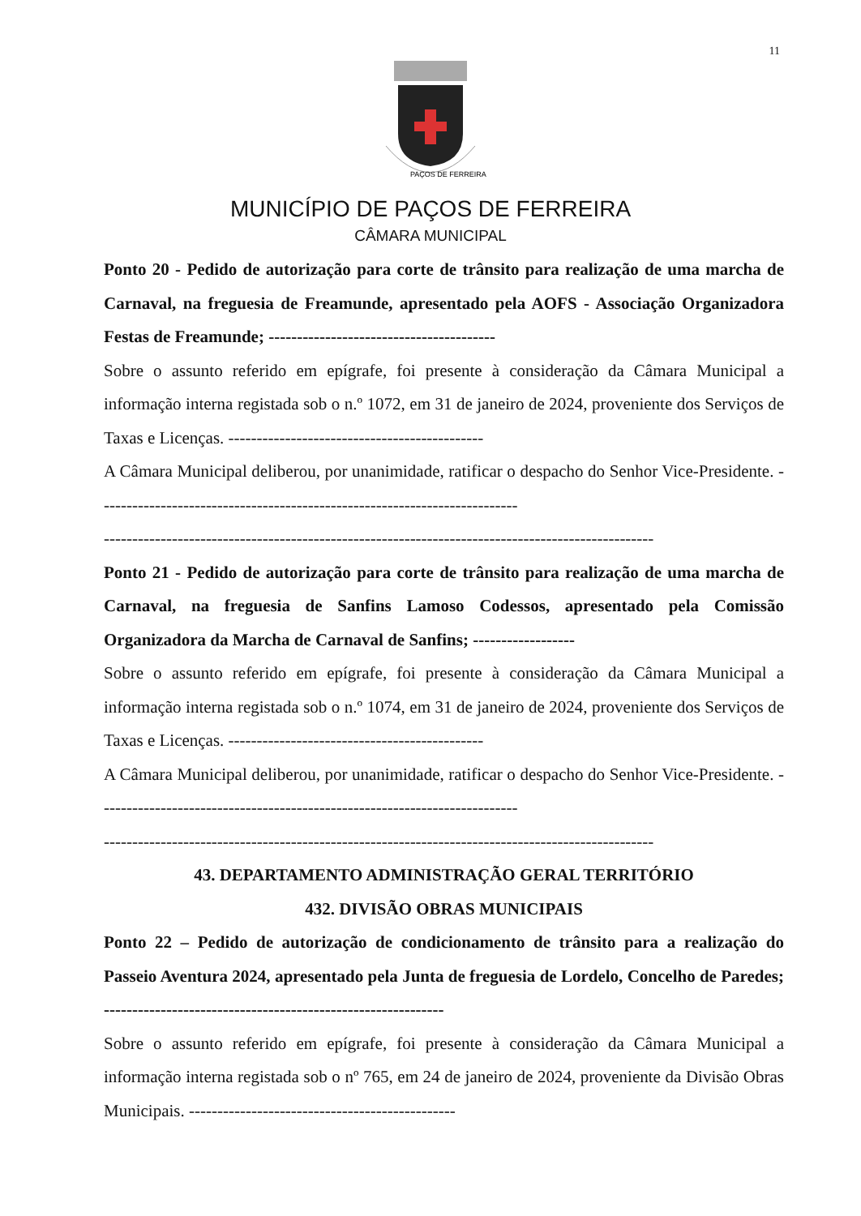11
PAÇOS DE FERREIRA
MUNICÍPIO DE PAÇOS DE FERREIRA
CÂMARA MUNICIPAL
Ponto 20 - Pedido de autorização para corte de trânsito para realização de uma marcha de Carnaval, na freguesia de Freamunde, apresentado pela AOFS - Associação Organizadora Festas de Freamunde; ----------------------------------------
Sobre o assunto referido em epígrafe, foi presente à consideração da Câmara Municipal a informação interna registada sob o n.º 1072, em 31 de janeiro de 2024, proveniente dos Serviços de Taxas e Licenças. ---------------------------------------------
A Câmara Municipal deliberou, por unanimidade, ratificar o despacho do Senhor Vice-Presidente. --------------------------------------------------------------------------
-------------------------------------------------------------------------------------------------
Ponto 21 - Pedido de autorização para corte de trânsito para realização de uma marcha de Carnaval, na freguesia de Sanfins Lamoso Codessos, apresentado pela Comissão Organizadora da Marcha de Carnaval de Sanfins; ------------------
Sobre o assunto referido em epígrafe, foi presente à consideração da Câmara Municipal a informação interna registada sob o n.º 1074, em 31 de janeiro de 2024, proveniente dos Serviços de Taxas e Licenças. ---------------------------------------------
A Câmara Municipal deliberou, por unanimidade, ratificar o despacho do Senhor Vice-Presidente. --------------------------------------------------------------------------
-------------------------------------------------------------------------------------------------
43. DEPARTAMENTO ADMINISTRAÇÃO GERAL TERRITÓRIO
432. DIVISÃO OBRAS MUNICIPAIS
Ponto 22 – Pedido de autorização de condicionamento de trânsito para a realização do Passeio Aventura 2024, apresentado pela Junta de freguesia de Lordelo, Concelho de Paredes; ------------------------------------------------------------
Sobre o assunto referido em epígrafe, foi presente à consideração da Câmara Municipal a informação interna registada sob o nº 765, em 24 de janeiro de 2024, proveniente da Divisão Obras Municipais. -----------------------------------------------